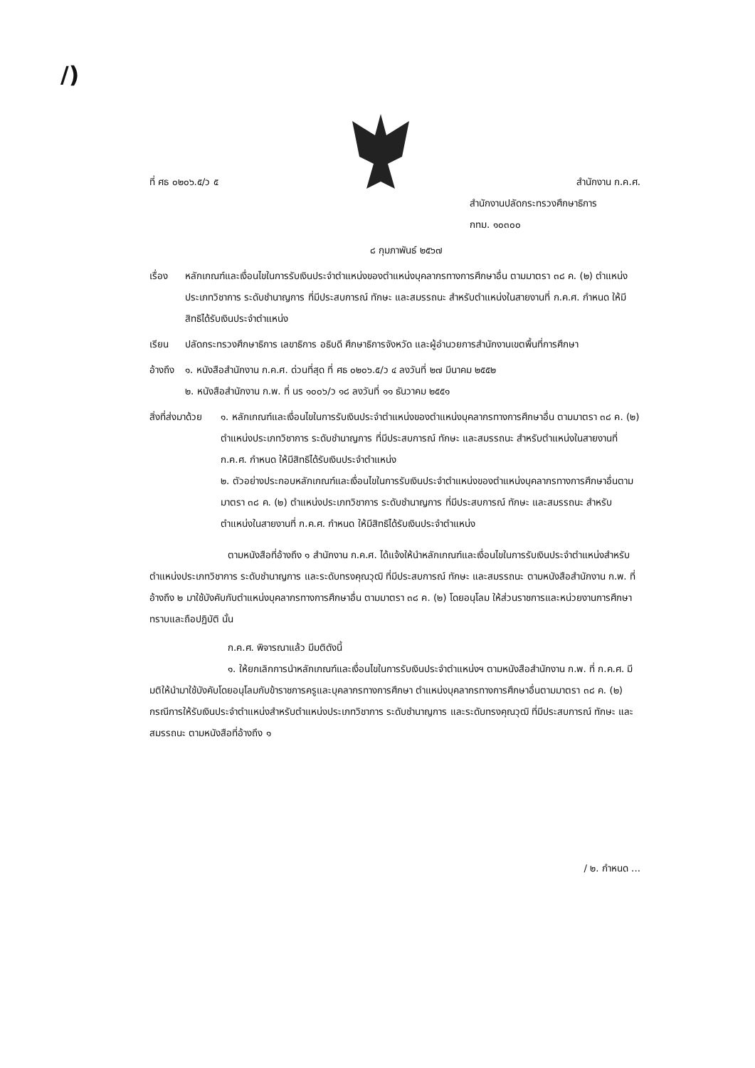/)
ที่ ศธ ๐๒๐๖.๕/ว ๕ สำนักงาน ก.ค.ศ.
สำนักงานปลัดกระทรวงศึกษาธิการ
กทม. ๑๐๓๐๐
๘ กุมภาพันธ์ ๒๕๖๗
เรื่อง หลักเกณฑ์และเงื่อนไขในการรับเงินประจำตำแหน่งของตำแหน่งบุคลากรทางการศึกษาอื่น ตามมาตรา ๓๘ ค. (๒) ตำแหน่งประเภทวิชาการ ระดับชำนาญการ ที่มีประสบการณ์ ทักษะ และสมรรถนะ สำหรับตำแหน่งในสายงานที่ ก.ค.ศ. กำหนด ให้มีสิทธิได้รับเงินประจำตำแหน่ง
เรียน ปลัดกระทรวงศึกษาธิการ เลขาธิการ อธิบดี ศึกษาธิการจังหวัด และผู้อำนวยการสำนักงานเขตพื้นที่การศึกษา
อ้างถึง
๑. หนังสือสำนักงาน ก.ค.ศ. ด่วนที่สุด ที่ ศธ ๐๒๐๖.๕/ว ๔ ลงวันที่ ๒๗ มีนาคม ๒๕๕๒
๒. หนังสือสำนักงาน ก.พ. ที่ นร ๑๐๐๖/ว ๑๘ ลงวันที่ ๑๑ ธันวาคม ๒๕๕๑
สิ่งที่ส่งมาด้วย
๑. หลักเกณฑ์และเงื่อนไขในการรับเงินประจำตำแหน่งของตำแหน่งบุคลากรทางการศึกษาอื่น ตามมาตรา ๓๘ ค. (๒) ตำแหน่งประเภทวิชาการ ระดับชำนาญการ ที่มีประสบการณ์ ทักษะ และสมรรถนะ สำหรับตำแหน่งในสายงานที่ ก.ค.ศ. กำหนด ให้มีสิทธิได้รับเงินประจำตำแหน่ง
๒. ตัวอย่างประกอบหลักเกณฑ์และเงื่อนไขในการรับเงินประจำตำแหน่งของตำแหน่งบุคลากรทางการศึกษาอื่นตามมาตรา ๓๘ ค. (๒) ตำแหน่งประเภทวิชาการ ระดับชำนาญการ ที่มีประสบการณ์ ทักษะ และสมรรถนะ สำหรับตำแหน่งในสายงานที่ ก.ค.ศ. กำหนด ให้มีสิทธิได้รับเงินประจำตำแหน่ง
ตามหนังสือที่อ้างถึง ๑ สำนักงาน ก.ค.ศ. ได้แจ้งให้นำหลักเกณฑ์และเงื่อนไขในการรับเงินประจำตำแหน่งสำหรับตำแหน่งประเภทวิชาการ ระดับชำนาญการ และระดับทรงคุณวุฒิ ที่มีประสบการณ์ ทักษะ และสมรรถนะ ตามหนังสือสำนักงาน ก.พ. ที่อ้างถึง ๒ มาใช้บังคับกับตำแหน่งบุคลากรทางการศึกษาอื่น ตามมาตรา ๓๘ ค. (๒) โดยอนุโลม ให้ส่วนราชการและหน่วยงานการศึกษาทราบและถือปฏิบัติ นั้น
ก.ค.ศ. พิจารณาแล้ว มีมติดังนี้
๑. ให้ยกเลิกการนำหลักเกณฑ์และเงื่อนไขในการรับเงินประจำตำแหน่งฯ ตามหนังสือสำนักงาน ก.พ. ที่ ก.ค.ศ. มีมติให้นำมาใช้บังคับโดยอนุโลมกับข้าราชการครูและบุคลากรทางการศึกษา ตำแหน่งบุคลากรทางการศึกษาอื่นตามมาตรา ๓๘ ค. (๒) กรณีการให้รับเงินประจำตำแหน่งสำหรับตำแหน่งประเภทวิชาการ ระดับชำนาญการ และระดับทรงคุณวุฒิ ที่มีประสบการณ์ ทักษะ และสมรรถนะ ตามหนังสือที่อ้างถึง ๑
/ ๒. กำหนด ...